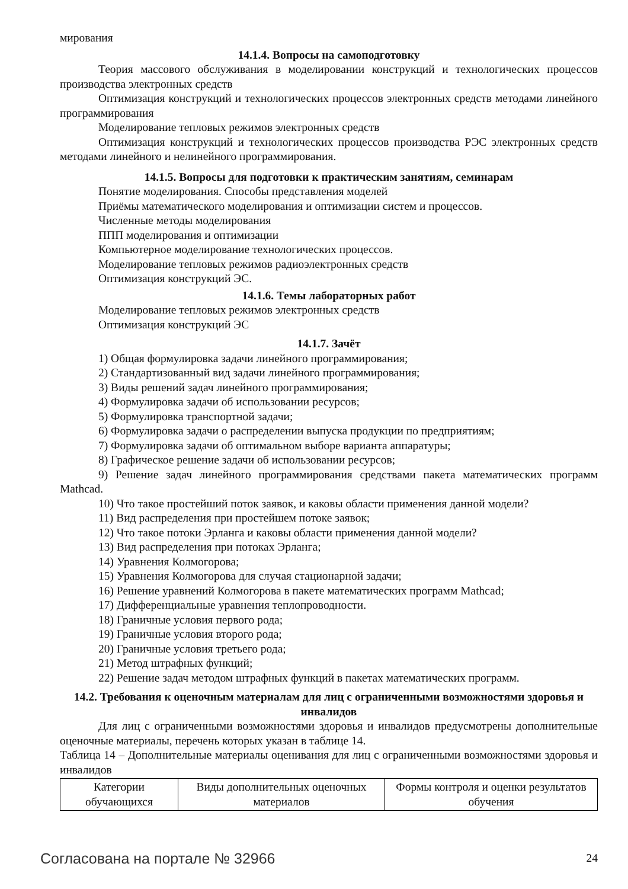мирования
14.1.4. Вопросы на самоподготовку
Теория массового обслуживания в моделировании конструкций и технологических процессов производства электронных средств
Оптимизация конструкций и технологических процессов электронных средств методами линейного программирования
Моделирование тепловых режимов электронных средств
Оптимизация конструкций и технологических процессов производства РЭС электронных средств методами линейного и нелинейного программирования.
14.1.5. Вопросы для подготовки к практическим занятиям, семинарам
Понятие моделирования. Способы представления моделей
Приёмы математического моделирования и оптимизации систем и процессов.
Численные методы моделирования
ППП моделирования и оптимизации
Компьютерное моделирование технологических процессов.
Моделирование тепловых режимов радиоэлектронных средств
Оптимизация конструкций ЭС.
14.1.6. Темы лабораторных работ
Моделирование тепловых режимов электронных средств
Оптимизация конструкций ЭС
14.1.7. Зачёт
1) Общая формулировка задачи линейного программирования;
2) Стандартизованный вид задачи линейного программирования;
3) Виды решений задач линейного программирования;
4) Формулировка задачи об использовании ресурсов;
5) Формулировка транспортной задачи;
6) Формулировка задачи о распределении выпуска продукции по предприятиям;
7) Формулировка задачи об оптимальном выборе варианта аппаратуры;
8) Графическое решение задачи об использовании ресурсов;
9) Решение задач линейного программирования средствами пакета математических программ Mathcad.
10) Что такое простейший поток заявок, и каковы области применения данной модели?
11) Вид распределения при простейшем потоке заявок;
12) Что такое потоки Эрланга и каковы области применения данной модели?
13) Вид распределения при потоках Эрланга;
14) Уравнения Колмогорова;
15) Уравнения Колмогорова для случая стационарной задачи;
16) Решение уравнений Колмогорова в пакете математических программ Mathcad;
17) Дифференциальные уравнения теплопроводности.
18) Граничные условия первого рода;
19) Граничные условия второго рода;
20) Граничные условия третьего рода;
21) Метод штрафных функций;
22) Решение задач методом штрафных функций в пакетах математических программ.
14.2. Требования к оценочным материалам для лиц с ограниченными возможностями здоровья и инвалидов
Для лиц с ограниченными возможностями здоровья и инвалидов предусмотрены дополнительные оценочные материалы, перечень которых указан в таблице 14.
Таблица 14 – Дополнительные материалы оценивания для лиц с ограниченными возможностями здоровья и инвалидов
| Категории обучающихся | Виды дополнительных оценочных материалов | Формы контроля и оценки результатов обучения |
Согласована на портале № 32966 24